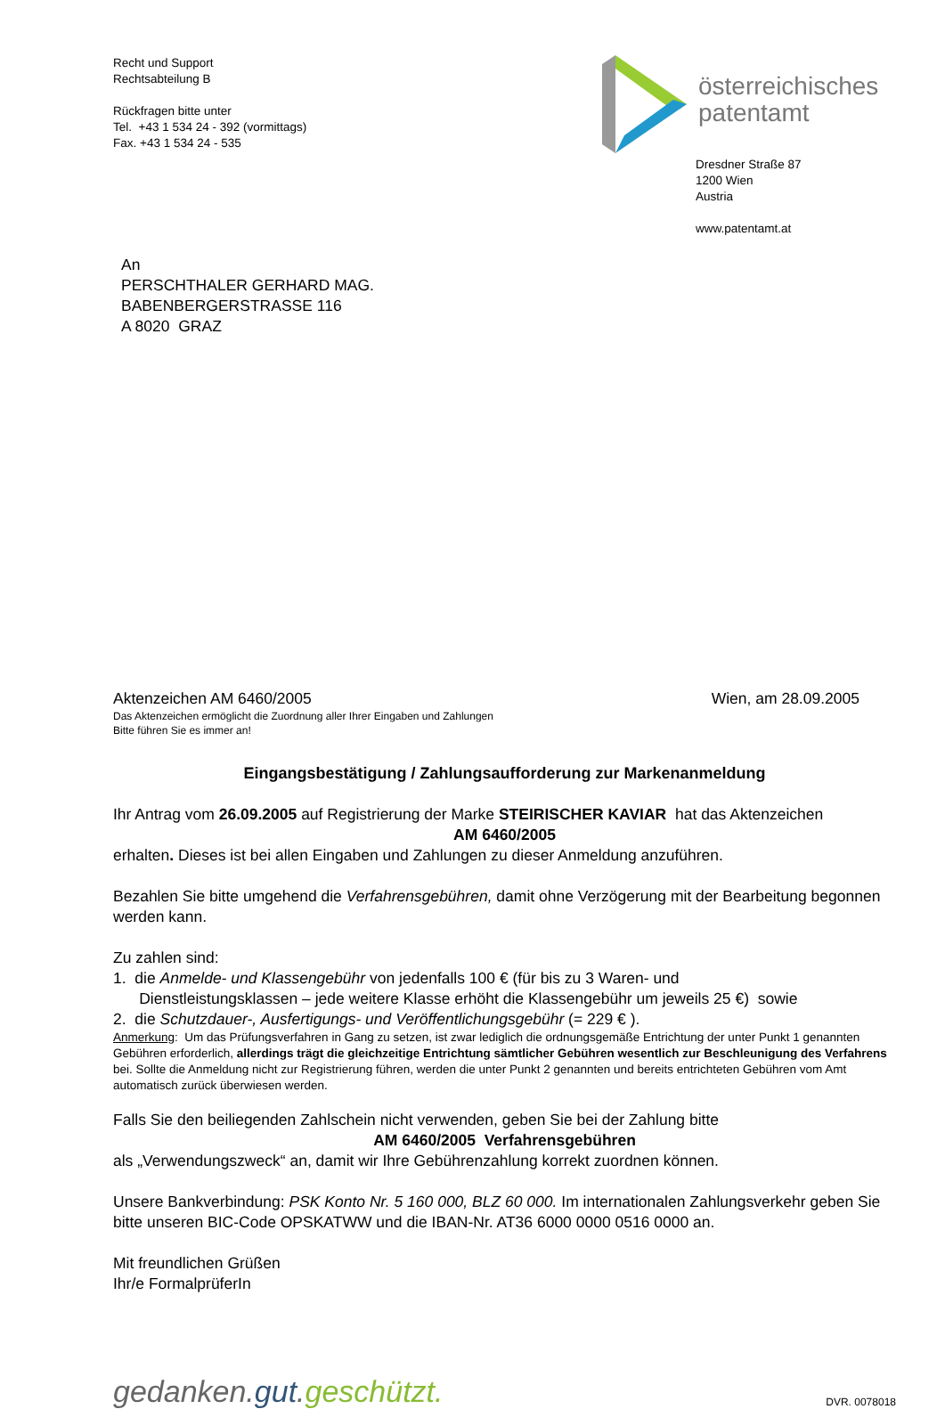Recht und Support
Rechtsabteilung B
Rückfragen bitte unter
Tel. +43 1 534 24 - 392 (vormittags)
Fax. +43 1 534 24 - 535
österreichisches
patentamt
Dresdner Straße 87
1200 Wien
Austria
www.patentamt.at
An
PERSCHTHALER GERHARD MAG.
BABENBERGERSTRASSE 116
A 8020 GRAZ
Aktenzeichen AM 6460/2005 Wien, am 28.09.2005
Das Aktenzeichen ermöglicht die Zuordnung aller Ihrer Eingaben und Zahlungen
Bitte führen Sie es immer an!
Eingangsbestätigung / Zahlungsaufforderung zur Markenanmeldung
Ihr Antrag vom 26.09.2005 auf Registrierung der Marke STEIRISCHER KAVIAR hat das Aktenzeichen
AM 6460/2005
erhalten. Dieses ist bei allen Eingaben und Zahlungen zu dieser Anmeldung anzuführen.
Bezahlen Sie bitte umgehend die Verfahrensgebühren, damit ohne Verzögerung mit der Bearbeitung begonnen werden kann.
Zu zahlen sind:
1. die Anmelde- und Klassengebühr von jedenfalls 100 € (für bis zu 3 Waren- und
Dienstleistungsklassen – jede weitere Klasse erhöht die Klassengebühr um jeweils 25 €) sowie
2. die Schutzdauer-, Ausfertigungs- und Veröffentlichungsgebühr (= 229 € ).
Anmerkung: Um das Prüfungsverfahren in Gang zu setzen, ist zwar lediglich die ordnungsgemäße Entrichtung der unter Punkt 1 genannten Gebühren erforderlich, allerdings trägt die gleichzeitige Entrichtung sämtlicher Gebühren wesentlich zur Beschleunigung des Verfahrens bei. Sollte die Anmeldung nicht zur Registrierung führen, werden die unter Punkt 2 genannten und bereits entrichteten Gebühren vom Amt automatisch zurück überwiesen werden.
Falls Sie den beiliegenden Zahlschein nicht verwenden, geben Sie bei der Zahlung bitte
AM 6460/2005 Verfahrensgebühren
als „Verwendungszweck“ an, damit wir Ihre Gebührenzahlung korrekt zuordnen können.
Unsere Bankverbindung: PSK Konto Nr. 5 160 000, BLZ 60 000. Im internationalen Zahlungsverkehr geben Sie bitte unseren BIC-Code OPSKATWW und die IBAN-Nr. AT36 6000 0000 0516 0000 an.
Mit freundlichen Grüßen
Ihr/e FormalprüferIn
gedanken.gut.geschützt. DVR. 0078018